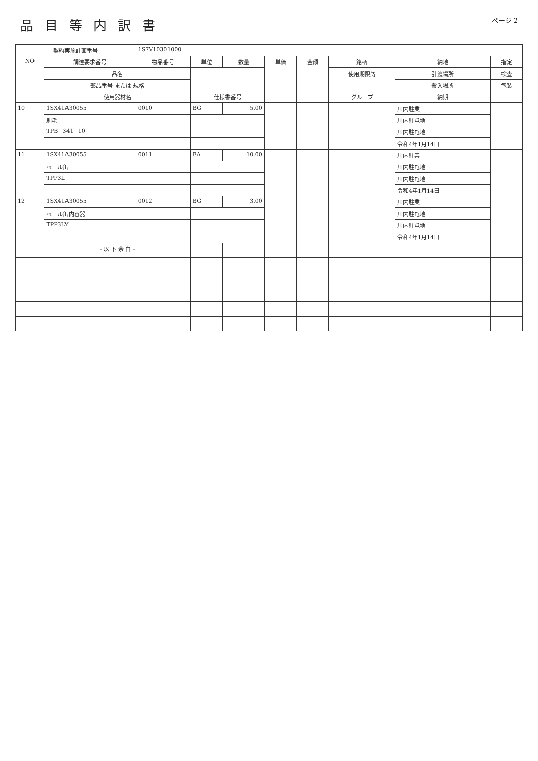品目等内訳書
ページ 2
| 契約実施計画番号 | | 1S7V10301000 | | | | | | | |
| --- | --- | --- | --- | --- | --- | --- | --- | --- | --- |
| NO | 調達要求番号 | 物品番号 | 単位 | 数量 | 単価 | 金額 | 銘柄 | 納地 | 指定 |
| | 品名 | | | | | | 使用期限等 | 引渡場所 | 検査 |
| | 部品番号 または 規格 | | | | | | | 搬入場所 | 包装 |
| | 使用器材名 | | 仕様書番号 | | | | グループ | 納期 | |
| 10 | 1SX41A30055 | 0010 | BG | 5.00 | | | | 川内駐業 | |
| | 刷毛 | | | | | | | 川内駐屯地 | |
| | TPB−341−10 | | | | | | | 川内駐屯地 | |
| | | | | | | | | 令和4年1月14日 | |
| 11 | 1SX41A30055 | 0011 | EA | 10.00 | | | | 川内駐業 | |
| | ペール缶 | | | | | | | 川内駐屯地 | |
| | TPP3L | | | | | | | 川内駐屯地 | |
| | | | | | | | | 令和4年1月14日 | |
| 12 | 1SX41A30055 | 0012 | BG | 3.00 | | | | 川内駐業 | |
| | ペール缶内容器 | | | | | | | 川内駐屯地 | |
| | TPP3LY | | | | | | | 川内駐屯地 | |
| | | | | | | | | 令和4年1月14日 | |
| | - 以 下 余 白 - | | | | | | | | |